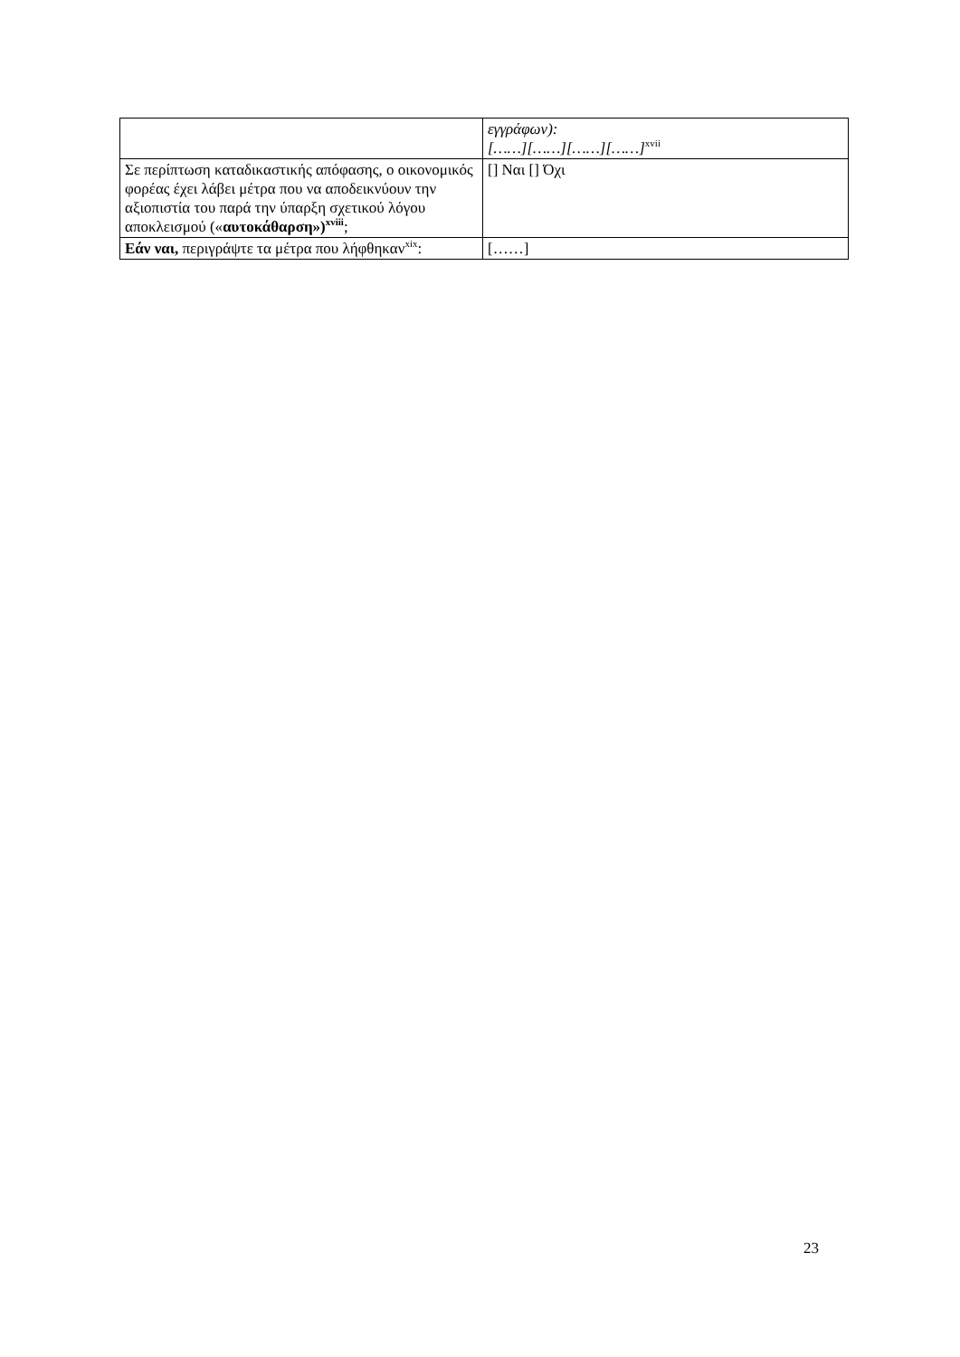| | εγγράφων): [……][……][……][……]<sup>xvii</sup> |
| Σε περίπτωση καταδικαστικής απόφασης, ο οικονομικός φορέας έχει λάβει μέτρα που να αποδεικνύουν την αξιοπιστία του παρά την ύπαρξη σχετικού λόγου αποκλεισμού (« αυτοκάθαρση»)<sup>xviii</sup> ; | [] Ναι [] Όχι |
| Εάν ναι, περιγράψτε τα μέτρα που λήφθηκαν<sup>xix</sup>: | [……] |
23